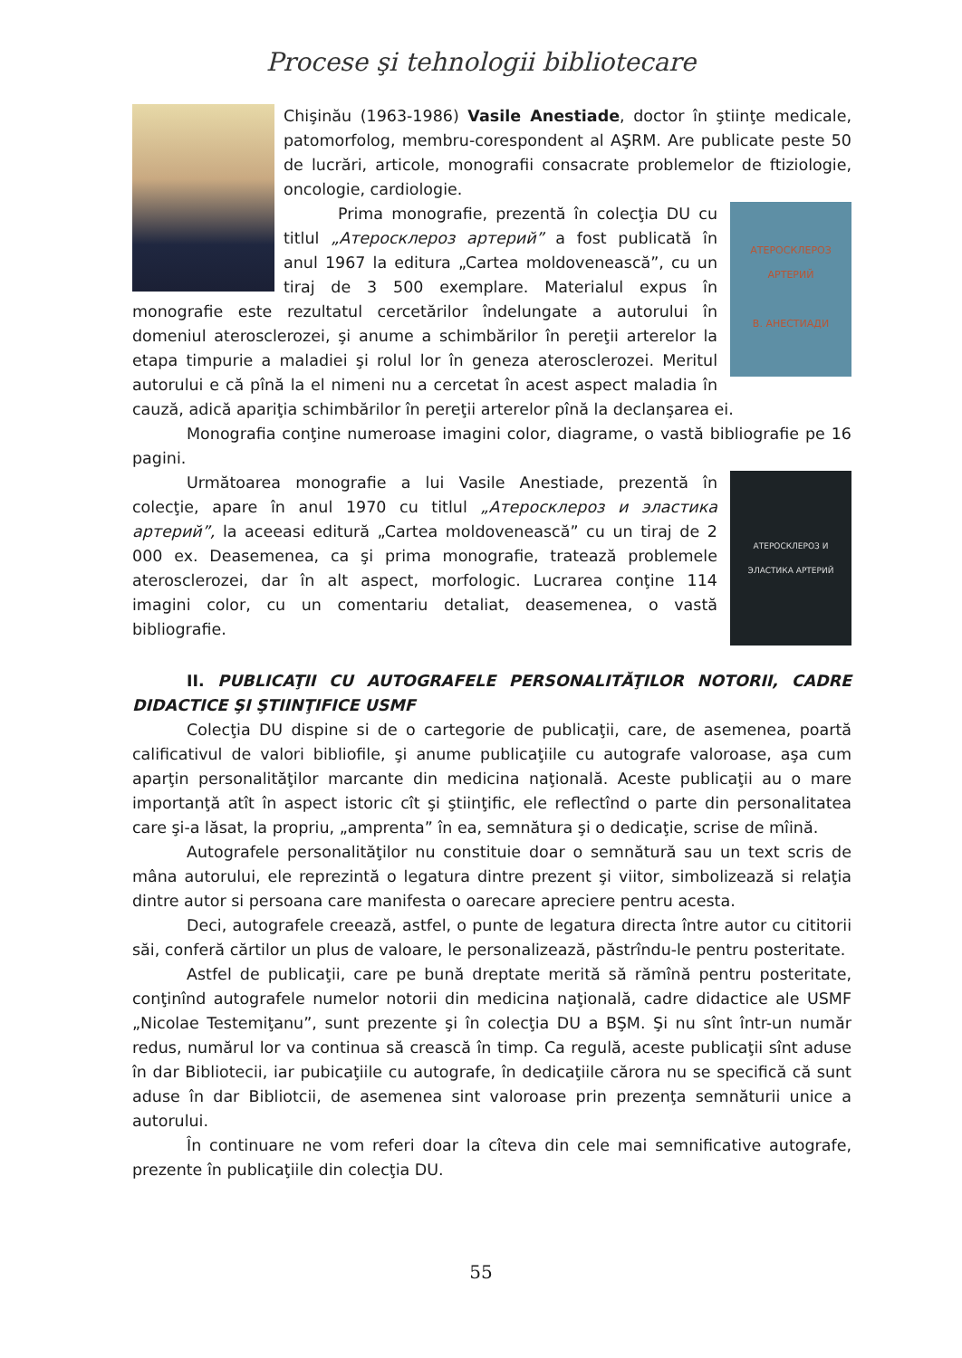Procese şi tehnologii bibliotecare
Chişinău (1963-1986) Vasile Anestiade, doctor în ştiinţe medicale, patomorfolog, membru-corespondent al AŞRM. Are publicate peste 50 de lucrări, articole, monografii consacrate problemelor de ftiziologie, oncologie, cardiologie.
АТЕРОСКЛЕРОЗ АРТЕРИЙ
В. АНЕСТИАДИ
Prima monografie, prezentă în colecţia DU cu titlul „Атеросклероз артерий” a fost publicată în anul 1967 la editura „Cartea moldovenească”, cu un tiraj de 3 500 exemplare. Materialul expus în monografie este rezultatul cercetărilor îndelungate a autorului în domeniul aterosclerozei, şi anume a schimbărilor în pereţii arterelor la etapa timpurie a maladiei şi rolul lor în geneza aterosclerozei. Meritul autorului e că pînă la el nimeni nu a cercetat în acest aspect maladia în cauză, adică apariţia schimbărilor în pereţii arterelor pînă la declanşarea ei.
Monografia conţine numeroase imagini color, diagrame, o vastă bibliografie pe 16 pagini.
АТЕРОСКЛЕРОЗ И ЭЛАСТИКА АРТЕРИЙ
Următoarea monografie a lui Vasile Anestiade, prezentă în colecţie, apare în anul 1970 cu titlul „Атеросклероз и эластика артерий”, la aceeasi editură „Cartea moldovenească” cu un tiraj de 2 000 ex. Deasemenea, ca şi prima monografie, tratează problemele aterosclerozei, dar în alt aspect, morfologic. Lucrarea conţine 114 imagini color, cu un comentariu detaliat, deasemenea, o vastă bibliografie.
II. PUBLICAŢII CU AUTOGRAFELE PERSONALITĂŢILOR NOTORII, CADRE DIDACTICE ŞI ŞTIINŢIFICE USMF
Colecţia DU dispine si de o cartegorie de publicaţii, care, de asemenea, poartă calificativul de valori bibliofile, şi anume publicaţiile cu autografe valoroase, aşa cum aparţin personalităţilor marcante din medicina naţională. Aceste publicaţii au o mare importanţă atît în aspect istoric cît şi ştiinţific, ele reflectînd o parte din personalitatea care şi-a lăsat, la propriu, „amprenta” în ea, semnătura şi o dedicaţie, scrise de mîină.
Autografele personalităţilor nu constituie doar o semnătură sau un text scris de mâna autorului, ele reprezintă o legatura dintre prezent şi viitor, simbolizează si relaţia dintre autor si persoana care manifesta o oarecare apreciere pentru acesta.
Deci, autografele creează, astfel, o punte de legatura directa între autor cu cititorii săi, conferă cărtilor un plus de valoare, le personalizează, păstrîndu-le pentru posteritate.
Astfel de publicaţii, care pe bună dreptate merită să rămînă pentru posteritate, conţinînd autografele numelor notorii din medicina naţională, cadre didactice ale USMF „Nicolae Testemiţanu”, sunt prezente şi în colecţia DU a BŞM. Şi nu sînt într-un număr redus, numărul lor va continua să crească în timp. Ca regulă, aceste publicaţii sînt aduse în dar Bibliotecii, iar pubicaţiile cu autografe, în dedicaţiile cărora nu se specifică că sunt aduse în dar Bibliotcii, de asemenea sint valoroase prin prezenţa semnăturii unice a autorului.
În continuare ne vom referi doar la cîteva din cele mai semnificative autografe, prezente în publicaţiile din colecţia DU.
55